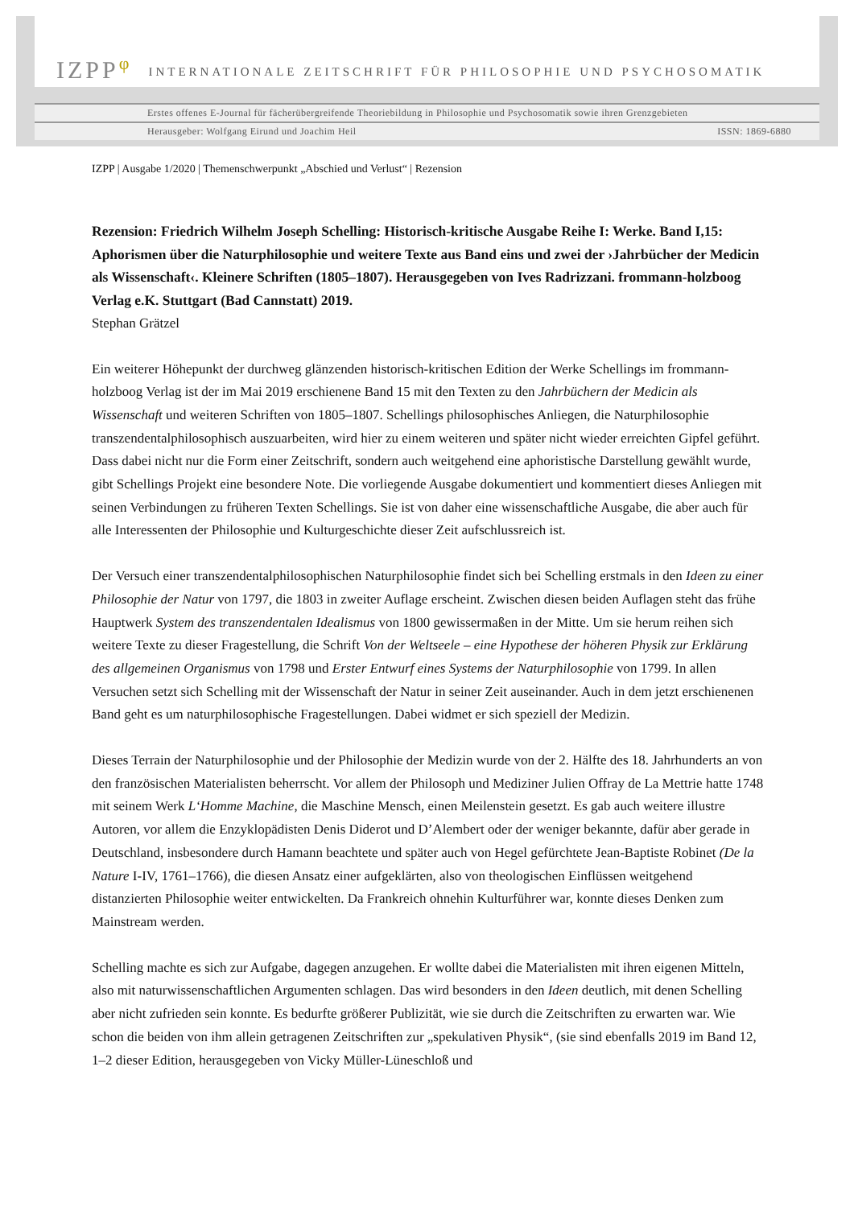IZPP<sup>φ</sup> INTERNATIONALE ZEITSCHRIFT FÜR PHILOSOPHIE UND PSYCHOSOMATIK
Erstes offenes E-Journal für fächerübergreifende Theoriebildung in Philosophie und Psychosomatik sowie ihren Grenzgebieten
Herausgeber: Wolfgang Eirund und Joachim Heil ISSN: 1869-6880
IZPP | Ausgabe 1/2020 | Themenschwerpunkt „Abschied und Verlust“ | Rezension
Rezension: Friedrich Wilhelm Joseph Schelling: Historisch-kritische Ausgabe Reihe I: Werke. Band I,15: Aphorismen über die Naturphilosophie und weitere Texte aus Band eins und zwei der ›Jahrbücher der Medicin als Wissenschaft‹. Kleinere Schriften (1805–1807). Herausgegeben von Ives Radrizzani. frommann-holzboog Verlag e.K. Stuttgart (Bad Cannstatt) 2019.
Stephan Grätzel
Ein weiterer Höhepunkt der durchweg glänzenden historisch-kritischen Edition der Werke Schellings im frommann-holzboog Verlag ist der im Mai 2019 erschienene Band 15 mit den Texten zu den Jahrbüchern der Medicin als Wissenschaft und weiteren Schriften von 1805–1807. Schellings philosophisches Anliegen, die Naturphilosophie transzendentalphilosophisch auszuarbeiten, wird hier zu einem weiteren und später nicht wieder erreichten Gipfel geführt. Dass dabei nicht nur die Form einer Zeitschrift, sondern auch weitgehend eine aphoristische Darstellung gewählt wurde, gibt Schellings Projekt eine besondere Note. Die vorliegende Ausgabe dokumentiert und kommentiert dieses Anliegen mit seinen Verbindungen zu früheren Texten Schellings. Sie ist von daher eine wissenschaftliche Ausgabe, die aber auch für alle Interessenten der Philosophie und Kulturgeschichte dieser Zeit aufschlussreich ist.
Der Versuch einer transzendentalphilosophischen Naturphilosophie findet sich bei Schelling erstmals in den Ideen zu einer Philosophie der Natur von 1797, die 1803 in zweiter Auflage erscheint. Zwischen diesen beiden Auflagen steht das frühe Hauptwerk System des transzendentalen Idealismus von 1800 gewissermaßen in der Mitte. Um sie herum reihen sich weitere Texte zu dieser Fragestellung, die Schrift Von der Weltseele – eine Hypothese der höheren Physik zur Erklärung des allgemeinen Organismus von 1798 und Erster Entwurf eines Systems der Naturphilosophie von 1799. In allen Versuchen setzt sich Schelling mit der Wissenschaft der Natur in seiner Zeit auseinander. Auch in dem jetzt erschienenen Band geht es um naturphilosophische Fragestellungen. Dabei widmet er sich speziell der Medizin.
Dieses Terrain der Naturphilosophie und der Philosophie der Medizin wurde von der 2. Hälfte des 18. Jahrhunderts an von den französischen Materialisten beherrscht. Vor allem der Philosoph und Mediziner Julien Offray de La Mettrie hatte 1748 mit seinem Werk L‘Homme Machine, die Maschine Mensch, einen Meilenstein gesetzt. Es gab auch weitere illustre Autoren, vor allem die Enzyklopädisten Denis Diderot und D’Alembert oder der weniger bekannte, dafür aber gerade in Deutschland, insbesondere durch Hamann beachtete und später auch von Hegel gefürchtete Jean-Baptiste Robinet (De la Nature I-IV, 1761–1766), die diesen Ansatz einer aufgeklärten, also von theologischen Einflüssen weitgehend distanzierten Philosophie weiter entwickelten. Da Frankreich ohnehin Kulturführer war, konnte dieses Denken zum Mainstream werden.
Schelling machte es sich zur Aufgabe, dagegen anzugehen. Er wollte dabei die Materialisten mit ihren eigenen Mitteln, also mit naturwissenschaftlichen Argumenten schlagen. Das wird besonders in den Ideen deutlich, mit denen Schelling aber nicht zufrieden sein konnte. Es bedurfte größerer Publizität, wie sie durch die Zeitschriften zu erwarten war. Wie schon die beiden von ihm allein getragenen Zeitschriften zur „spekulativen Physik“, (sie sind ebenfalls 2019 im Band 12, 1–2 dieser Edition, herausgegeben von Vicky Müller-Lüneschloß und